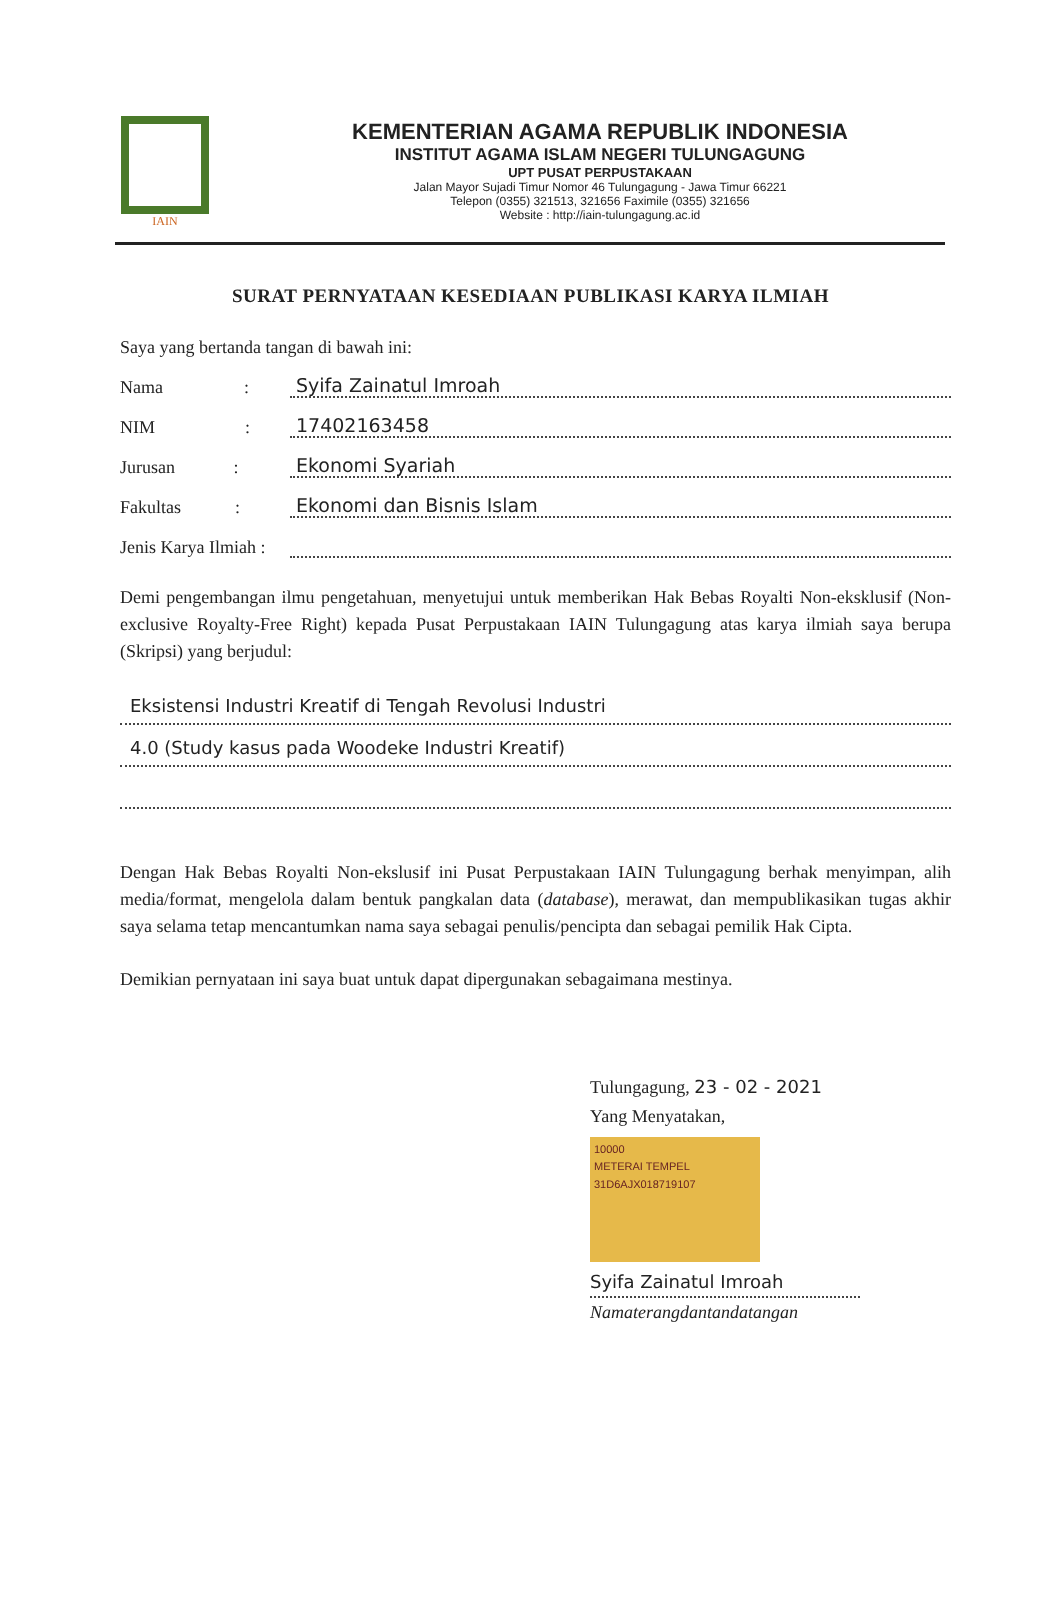IAIN
KEMENTERIAN AGAMA REPUBLIK INDONESIA
INSTITUT AGAMA ISLAM NEGERI TULUNGAGUNG
UPT PUSAT PERPUSTAKAAN
Jalan Mayor Sujadi Timur Nomor 46 Tulungagung - Jawa Timur 66221
Telepon (0355) 321513, 321656 Faximile (0355) 321656
Website : http://iain-tulungagung.ac.id
SURAT PERNYATAAN KESEDIAAN PUBLIKASI KARYA ILMIAH
Saya yang bertanda tangan di bawah ini:
Nama : Syifa Zainatul Imroah
NIM : 17402163458
Jurusan : Ekonomi Syariah
Fakultas : Ekonomi dan Bisnis Islam
Jenis Karya Ilmiah :
Demi pengembangan ilmu pengetahuan, menyetujui untuk memberikan Hak Bebas Royalti Non-eksklusif (Non-exclusive Royalty-Free Right) kepada Pusat Perpustakaan IAIN Tulungagung atas karya ilmiah saya berupa (Skripsi) yang berjudul:
Eksistensi Industri Kreatif di Tengah Revolusi Industri
4.0 (Study kasus pada Woodeke Industri Kreatif)
Dengan Hak Bebas Royalti Non-ekslusif ini Pusat Perpustakaan IAIN Tulungagung berhak menyimpan, alih media/format, mengelola dalam bentuk pangkalan data (database), merawat, dan mempublikasikan tugas akhir saya selama tetap mencantumkan nama saya sebagai penulis/pencipta dan sebagai pemilik Hak Cipta.
Demikian pernyataan ini saya buat untuk dapat dipergunakan sebagaimana mestinya.
Tulungagung, 23 - 02 - 2021
Yang Menyatakan,
10000
METERAI TEMPEL
31D6AJX018719107
Syifa Zainatul Imroah
Namaterangdantandatangan